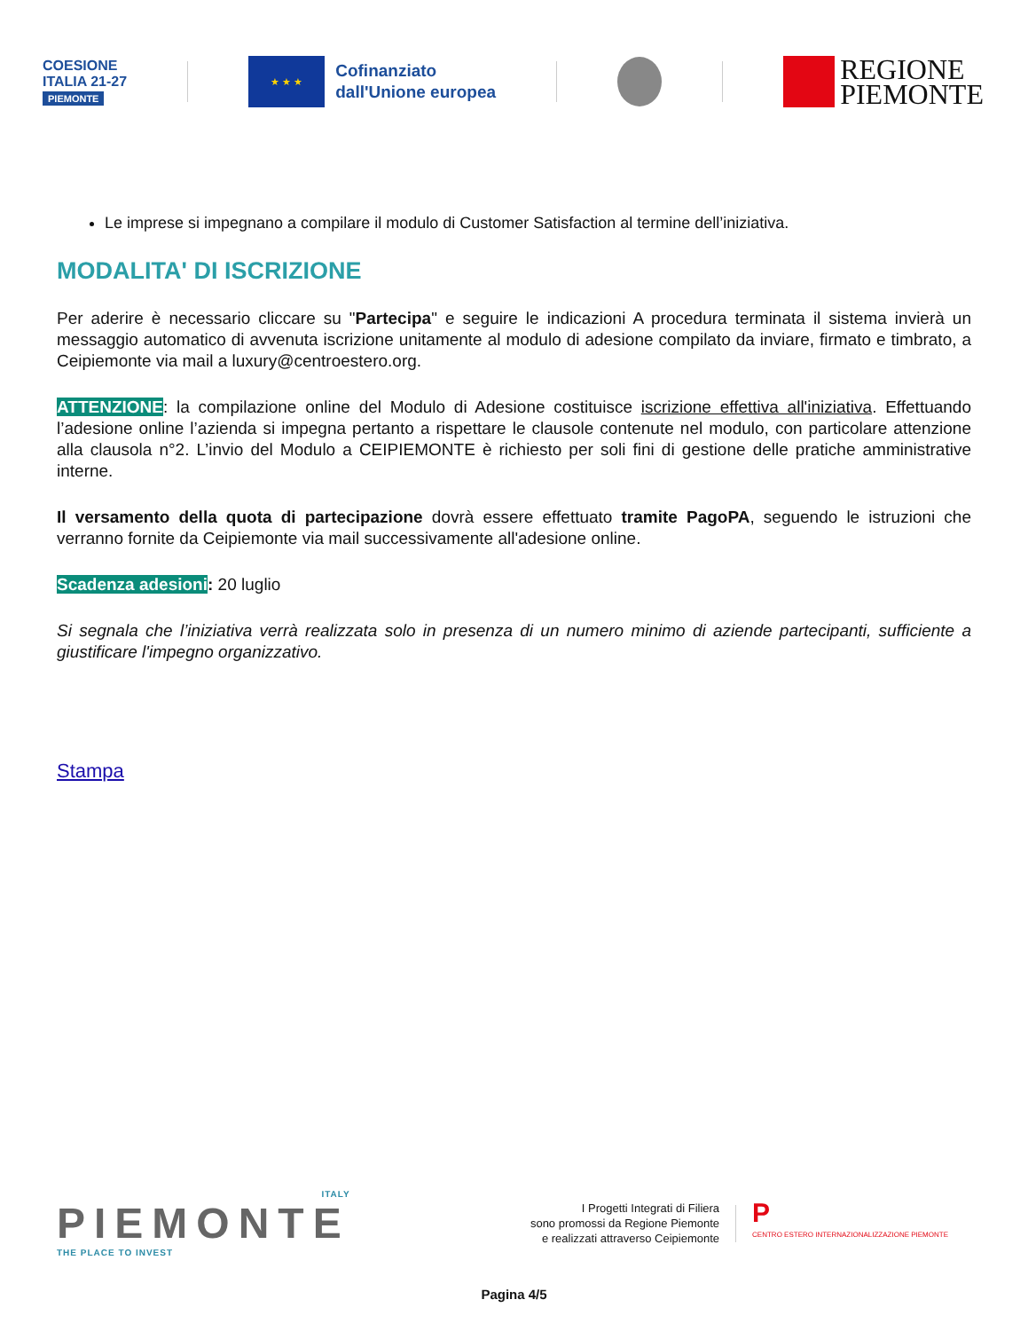COESIONE
ITALIA 21-27
PIEMONTE
★ ★ ★
Cofinanziato
dall'Unione europea
REGIONE
PIEMONTE
Le imprese si impegnano a compilare il modulo di Customer Satisfaction al termine dell’iniziativa.
MODALITA' DI ISCRIZIONE
Per aderire è necessario cliccare su "Partecipa" e seguire le indicazioni A procedura terminata il sistema invierà un messaggio automatico di avvenuta iscrizione unitamente al modulo di adesione compilato da inviare, firmato e timbrato, a Ceipiemonte via mail a luxury@centroestero.org.
ATTENZIONE: la compilazione online del Modulo di Adesione costituisce iscrizione effettiva all'iniziativa. Effettuando l’adesione online l’azienda si impegna pertanto a rispettare le clausole contenute nel modulo, con particolare attenzione alla clausola n°2. L’invio del Modulo a CEIPIEMONTE è richiesto per soli fini di gestione delle pratiche amministrative interne.
Il versamento della quota di partecipazione dovrà essere effettuato tramite PagoPA, seguendo le istruzioni che verranno fornite da Ceipiemonte via mail successivamente all'adesione online.
Scadenza adesioni: 20 luglio
Si segnala che l’iniziativa verrà realizzata solo in presenza di un numero minimo di aziende partecipanti, sufficiente a giustificare l'impegno organizzativo.
Stampa
ITALY
PIEMONTE
THE PLACE TO INVEST
I Progetti Integrati di Filiera
sono promossi da Regione Piemonte
e realizzati attraverso Ceipiemonte
P
CENTRO ESTERO INTERNAZIONALIZZAZIONE PIEMONTE
Pagina 4/5